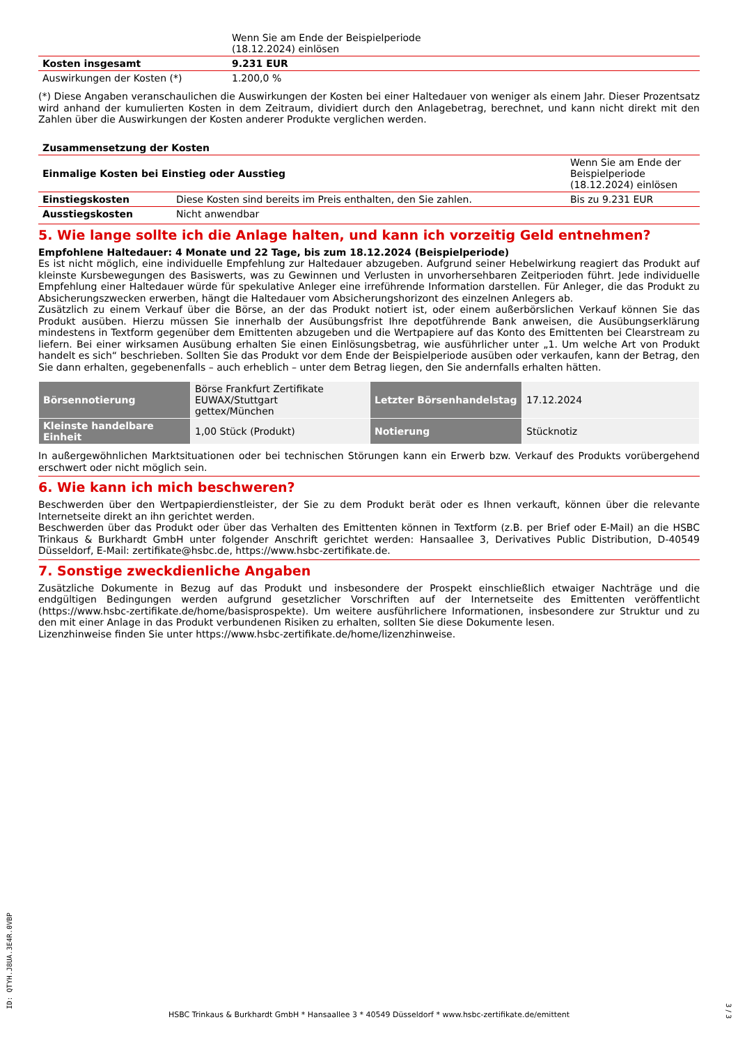| | Wenn Sie am Ende der Beispielperiode (18.12.2024) einlösen |
| Kosten insgesamt | 9.231 EUR |
| Auswirkungen der Kosten (*) | 1.200,0 % |
(*) Diese Angaben veranschaulichen die Auswirkungen der Kosten bei einer Haltedauer von weniger als einem Jahr. Dieser Prozentsatz wird anhand der kumulierten Kosten in dem Zeitraum, dividiert durch den Anlagebetrag, berechnet, und kann nicht direkt mit den Zahlen über die Auswirkungen der Kosten anderer Produkte verglichen werden.
| Zusammensetzung der Kosten | | |
| --- | --- | --- |
| Einmalige Kosten bei Einstieg oder Ausstieg | | Wenn Sie am Ende der Beispielperiode (18.12.2024) einlösen |
| Einstiegskosten | Diese Kosten sind bereits im Preis enthalten, den Sie zahlen. | Bis zu 9.231 EUR |
| Ausstiegskosten | Nicht anwendbar | |
5. Wie lange sollte ich die Anlage halten, und kann ich vorzeitig Geld entnehmen?
Empfohlene Haltedauer: 4 Monate und 22 Tage, bis zum 18.12.2024 (Beispielperiode)
Es ist nicht möglich, eine individuelle Empfehlung zur Haltedauer abzugeben. Aufgrund seiner Hebelwirkung reagiert das Produkt auf kleinste Kursbewegungen des Basiswerts, was zu Gewinnen und Verlusten in unvorhersehbaren Zeitperioden führt. Jede individuelle Empfehlung einer Haltedauer würde für spekulative Anleger eine irreführende Information darstellen. Für Anleger, die das Produkt zu Absicherungszwecken erwerben, hängt die Haltedauer vom Absicherungshorizont des einzelnen Anlegers ab.
Zusätzlich zu einem Verkauf über die Börse, an der das Produkt notiert ist, oder einem außerbörslichen Verkauf können Sie das Produkt ausüben. Hierzu müssen Sie innerhalb der Ausübungsfrist Ihre depotführende Bank anweisen, die Ausübungserklärung mindestens in Textform gegenüber dem Emittenten abzugeben und die Wertpapiere auf das Konto des Emittenten bei Clearstream zu liefern. Bei einer wirksamen Ausübung erhalten Sie einen Einlösungsbetrag, wie ausführlicher unter „1. Um welche Art von Produkt handelt es sich“ beschrieben. Sollten Sie das Produkt vor dem Ende der Beispielperiode ausüben oder verkaufen, kann der Betrag, den Sie dann erhalten, gegebenenfalls – auch erheblich – unter dem Betrag liegen, den Sie andernfalls erhalten hätten.
| Börsennotierung | Börse Frankfurt Zertifikate EUWAX/Stuttgart gettex/München | Letzter Börsenhandelstag | 17.12.2024 |
| Kleinste handelbare Einheit | 1,00 Stück (Produkt) | Notierung | Stücknotiz |
In außergewöhnlichen Marktsituationen oder bei technischen Störungen kann ein Erwerb bzw. Verkauf des Produkts vorübergehend erschwert oder nicht möglich sein.
6. Wie kann ich mich beschweren?
Beschwerden über den Wertpapierdienstleister, der Sie zu dem Produkt berät oder es Ihnen verkauft, können über die relevante Internetseite direkt an ihn gerichtet werden.
Beschwerden über das Produkt oder über das Verhalten des Emittenten können in Textform (z.B. per Brief oder E-Mail) an die HSBC Trinkaus & Burkhardt GmbH unter folgender Anschrift gerichtet werden: Hansaallee 3, Derivatives Public Distribution, D-40549 Düsseldorf, E-Mail: zertifikate@hsbc.de, https://www.hsbc-zertifikate.de.
7. Sonstige zweckdienliche Angaben
Zusätzliche Dokumente in Bezug auf das Produkt und insbesondere der Prospekt einschließlich etwaiger Nachträge und die endgültigen Bedingungen werden aufgrund gesetzlicher Vorschriften auf der Internetseite des Emittenten veröffentlicht (https://www.hsbc-zertifikate.de/home/basisprospekte). Um weitere ausführlichere Informationen, insbesondere zur Struktur und zu den mit einer Anlage in das Produkt verbundenen Risiken zu erhalten, sollten Sie diese Dokumente lesen.
Lizenzhinweise finden Sie unter https://www.hsbc-zertifikate.de/home/lizenzhinweise.
ID: QTYH.J8UA.3E4R.0VBP
HSBC Trinkaus & Burkhardt GmbH * Hansaallee 3 * 40549 Düsseldorf * www.hsbc-zertifikate.de/emittent
3 / 3